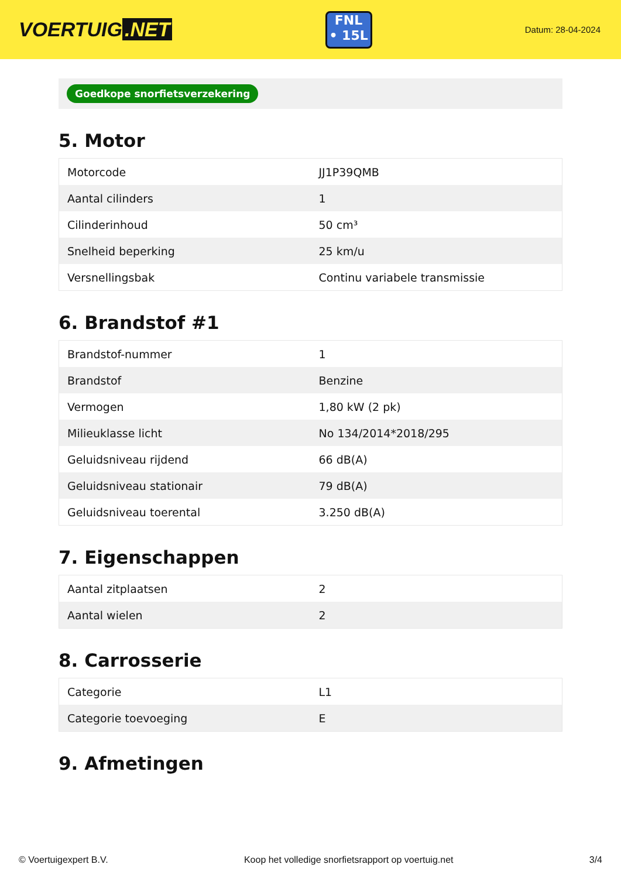VOERTUIG.NET
FNL
• 15L
Datum: 28-04-2024
Goedkope snorfietsverzekering
5. Motor
| Motorcode | JJ1P39QMB |
| Aantal cilinders | 1 |
| Cilinderinhoud | 50 cm³ |
| Snelheid beperking | 25 km/u |
| Versnellingsbak | Continu variabele transmissie |
6. Brandstof #1
| Brandstof-nummer | 1 |
| Brandstof | Benzine |
| Vermogen | 1,80 kW (2 pk) |
| Milieuklasse licht | No 134/2014*2018/295 |
| Geluidsniveau rijdend | 66 dB(A) |
| Geluidsniveau stationair | 79 dB(A) |
| Geluidsniveau toerental | 3.250 dB(A) |
7. Eigenschappen
| Aantal zitplaatsen | 2 |
| Aantal wielen | 2 |
8. Carrosserie
| Categorie | L1 |
| Categorie toevoeging | E |
9. Afmetingen
© Voertuigexpert B.V. Koop het volledige snorfietsrapport op voertuig.net 3/4